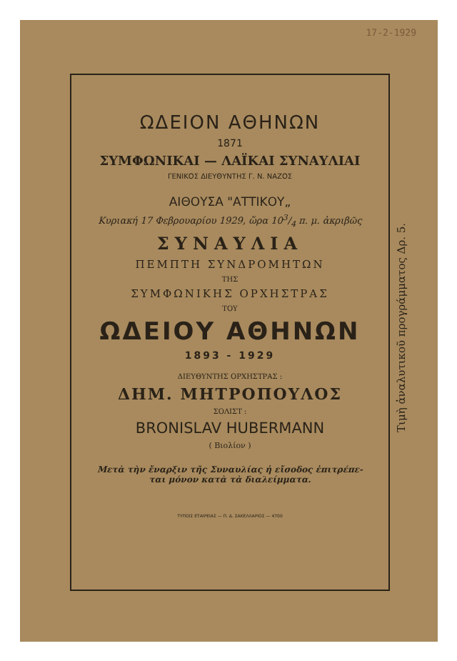17-2-1929
ΩΔΕΙΟΝ ΑΘΗΝΩΝ
1871
ΣΥΜΦΩΝΙΚΑΙ — ΛΑΪΚΑΙ ΣΥΝΑΥΛΙΑΙ
ΓΕΝΙΚΟΣ ΔΙΕΥΘΥΝΤΗΣ Γ. Ν. ΝΑΖΟΣ
ΑΙΘΟΥΣΑ "ΑΤΤΙΚΟΥ„
Κυριακή 17 Φεβρουαρίου 1929, ὥρα 103/4 π. μ. ἀκριβῶς
ΣΥΝΑΥΛΙΑ
ΠΕΜΠΤΗ ΣΥΝΔΡΟΜΗΤΩΝ
ΤΗΣ
ΣΥΜΦΩΝΙΚΗΣ ΟΡΧΗΣΤΡΑΣ
ΤΟΥ
ΩΔΕΙΟΥ ΑΘΗΝΩΝ
1893 - 1929
ΔΙΕΥΘΥΝΤΗΣ ΟΡΧΗΣΤΡΑΣ :
ΔΗΜ. ΜΗΤΡΟΠΟΥΛΟΣ
ΣΟΛΙΣΤ :
BRONISLAV HUBERMANN
( Βιολίον )
Μετὰ τὴν ἔναρξιν τῆς Συναυλίας ἡ εἴσοδος ἐπιτρέπε-
ται μόνον κατὰ τὰ διαλείμματα.
ΤΥΠΟΙΣ ΕΤΑΙΡΕΙΑΣ — Π. Δ. ΣΑΚΕΛΛΑΡΙΟΣ — 4700
Τιμὴ ἀναλυτικοῦ προγράμματος Δρ. 5.